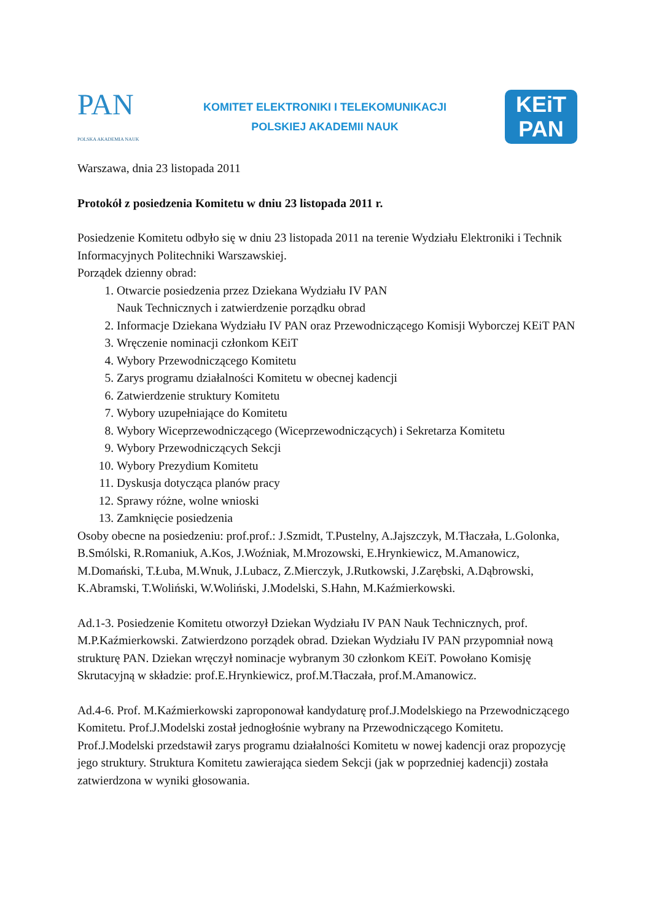PAN
POLSKA AKADEMIA NAUK
KOMITET ELEKTRONIKI I TELEKOMUNIKACJI
POLSKIEJ AKADEMII NAUK
KEiT
PAN
Warszawa, dnia 23 listopada 2011
Protokół z posiedzenia Komitetu w dniu 23 listopada 2011 r.
Posiedzenie Komitetu odbyło się w dniu 23 listopada 2011 na terenie Wydziału Elektroniki i Technik Informacyjnych Politechniki Warszawskiej.
Porządek dzienny obrad:
1. Otwarcie posiedzenia przez Dziekana Wydziału IV PAN
Nauk Technicznych i zatwierdzenie porządku obrad
2. Informacje Dziekana Wydziału IV PAN oraz Przewodniczącego Komisji Wyborczej KEiT PAN
3. Wręczenie nominacji członkom KEiT
4. Wybory Przewodniczącego Komitetu
5. Zarys programu działalności Komitetu w obecnej kadencji
6. Zatwierdzenie struktury Komitetu
7. Wybory uzupełniające do Komitetu
8. Wybory Wiceprzewodniczącego (Wiceprzewodniczących) i Sekretarza Komitetu
9. Wybory Przewodniczących Sekcji
10. Wybory Prezydium Komitetu
11. Dyskusja dotycząca planów pracy
12. Sprawy różne, wolne wnioski
13. Zamknięcie posiedzenia
Osoby obecne na posiedzeniu: prof.prof.: J.Szmidt, T.Pustelny, A.Jajszczyk, M.Tłaczała, L.Golonka, B.Smólski, R.Romaniuk, A.Kos, J.Woźniak, M.Mrozowski, E.Hrynkiewicz, M.Amanowicz, M.Domański, T.Łuba, M.Wnuk, J.Lubacz, Z.Mierczyk, J.Rutkowski, J.Zarębski, A.Dąbrowski, K.Abramski, T.Woliński, W.Woliński, J.Modelski, S.Hahn, M.Kaźmierkowski.
Ad.1-3. Posiedzenie Komitetu otworzył Dziekan Wydziału IV PAN Nauk Technicznych, prof. M.P.Kaźmierkowski. Zatwierdzono porządek obrad. Dziekan Wydziału IV PAN przypomniał nową strukturę PAN. Dziekan wręczył nominacje wybranym 30 członkom KEiT. Powołano Komisję Skrutacyjną w składzie: prof.E.Hrynkiewicz, prof.M.Tłaczała, prof.M.Amanowicz.
Ad.4-6. Prof. M.Kaźmierkowski zaproponował kandydaturę prof.J.Modelskiego na Przewodniczącego Komitetu. Prof.J.Modelski został jednogłośnie wybrany na Przewodniczącego Komitetu. Prof.J.Modelski przedstawił zarys programu działalności Komitetu w nowej kadencji oraz propozycję jego struktury. Struktura Komitetu zawierająca siedem Sekcji (jak w poprzedniej kadencji) została zatwierdzona w wyniki głosowania.